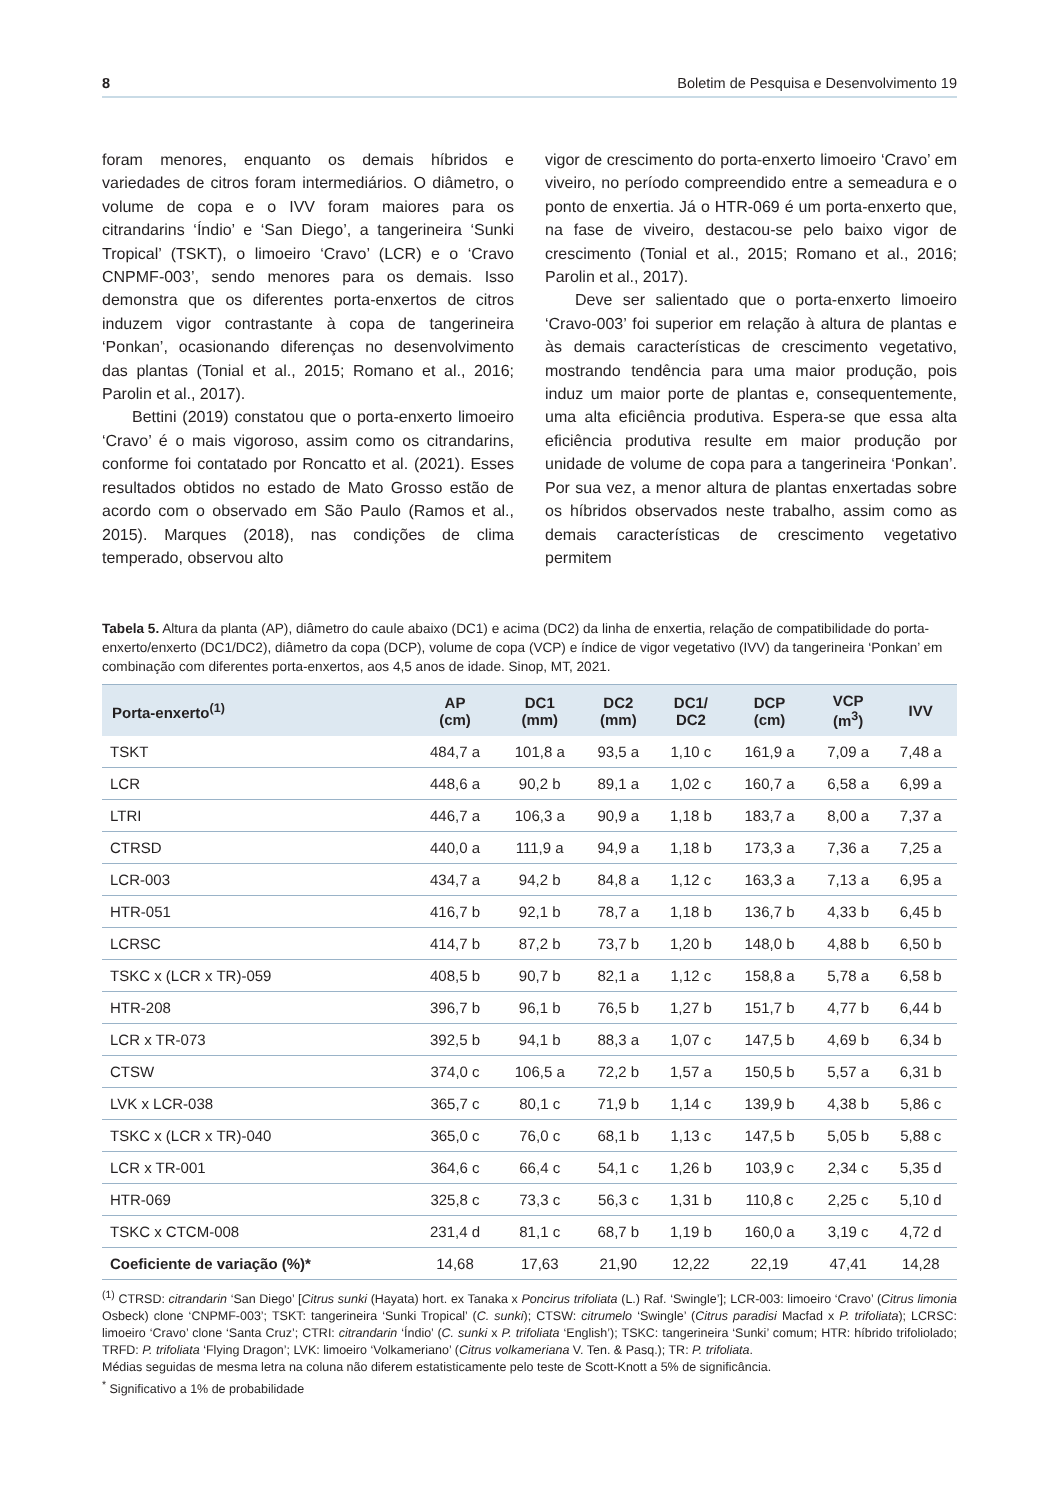8 Boletim de Pesquisa e Desenvolvimento 19
foram menores, enquanto os demais híbridos e variedades de citros foram intermediários. O diâmetro, o volume de copa e o IVV foram maiores para os citrandarins ‘Índio’ e ‘San Diego’, a tangerineira ‘Sunki Tropical’ (TSKT), o limoeiro ‘Cravo’ (LCR) e o ‘Cravo CNPMF-003’, sendo menores para os demais. Isso demonstra que os diferentes porta-enxertos de citros induzem vigor contrastante à copa de tangerineira ‘Ponkan’, ocasionando diferenças no desenvolvimento das plantas (Tonial et al., 2015; Romano et al., 2016; Parolin et al., 2017).
Bettini (2019) constatou que o porta-enxerto limoeiro ‘Cravo’ é o mais vigoroso, assim como os citrandarins, conforme foi contatado por Roncatto et al. (2021). Esses resultados obtidos no estado de Mato Grosso estão de acordo com o observado em São Paulo (Ramos et al., 2015). Marques (2018), nas condições de clima temperado, observou alto
vigor de crescimento do porta-enxerto limoeiro ‘Cravo’ em viveiro, no período compreendido entre a semeadura e o ponto de enxertia. Já o HTR-069 é um porta-enxerto que, na fase de viveiro, destacou-se pelo baixo vigor de crescimento (Tonial et al., 2015; Romano et al., 2016; Parolin et al., 2017).
Deve ser salientado que o porta-enxerto limoeiro ‘Cravo-003’ foi superior em relação à altura de plantas e às demais características de crescimento vegetativo, mostrando tendência para uma maior produção, pois induz um maior porte de plantas e, consequentemente, uma alta eficiência produtiva. Espera-se que essa alta eficiência produtiva resulte em maior produção por unidade de volume de copa para a tangerineira ‘Ponkan’. Por sua vez, a menor altura de plantas enxertadas sobre os híbridos observados neste trabalho, assim como as demais características de crescimento vegetativo permitem
Tabela 5. Altura da planta (AP), diâmetro do caule abaixo (DC1) e acima (DC2) da linha de enxertia, relação de compatibilidade do porta-enxerto/enxerto (DC1/DC2), diâmetro da copa (DCP), volume de copa (VCP) e índice de vigor vegetativo (IVV) da tangerineira ‘Ponkan’ em combinação com diferentes porta-enxertos, aos 4,5 anos de idade. Sinop, MT, 2021.
| Porta-enxerto<sup>(1)</sup> | AP (cm) | DC1 (mm) | DC2 (mm) | DC1/ DC2 | DCP (cm) | VCP (m<sup>3</sup>) | IVV |
| --- | --- | --- | --- | --- | --- | --- | --- |
| TSKT | 484,7 a | 101,8 a | 93,5 a | 1,10 c | 161,9 a | 7,09 a | 7,48 a |
| LCR | 448,6 a | 90,2 b | 89,1 a | 1,02 c | 160,7 a | 6,58 a | 6,99 a |
| LTRI | 446,7 a | 106,3 a | 90,9 a | 1,18 b | 183,7 a | 8,00 a | 7,37 a |
| CTRSD | 440,0 a | 111,9 a | 94,9 a | 1,18 b | 173,3 a | 7,36 a | 7,25 a |
| LCR-003 | 434,7 a | 94,2 b | 84,8 a | 1,12 c | 163,3 a | 7,13 a | 6,95 a |
| HTR-051 | 416,7 b | 92,1 b | 78,7 a | 1,18 b | 136,7 b | 4,33 b | 6,45 b |
| LCRSC | 414,7 b | 87,2 b | 73,7 b | 1,20 b | 148,0 b | 4,88 b | 6,50 b |
| TSKC x (LCR x TR)-059 | 408,5 b | 90,7 b | 82,1 a | 1,12 c | 158,8 a | 5,78 a | 6,58 b |
| HTR-208 | 396,7 b | 96,1 b | 76,5 b | 1,27 b | 151,7 b | 4,77 b | 6,44 b |
| LCR x TR-073 | 392,5 b | 94,1 b | 88,3 a | 1,07 c | 147,5 b | 4,69 b | 6,34 b |
| CTSW | 374,0 c | 106,5 a | 72,2 b | 1,57 a | 150,5 b | 5,57 a | 6,31 b |
| LVK x LCR-038 | 365,7 c | 80,1 c | 71,9 b | 1,14 c | 139,9 b | 4,38 b | 5,86 c |
| TSKC x (LCR x TR)-040 | 365,0 c | 76,0 c | 68,1 b | 1,13 c | 147,5 b | 5,05 b | 5,88 c |
| LCR x TR-001 | 364,6 c | 66,4 c | 54,1 c | 1,26 b | 103,9 c | 2,34 c | 5,35 d |
| HTR-069 | 325,8 c | 73,3 c | 56,3 c | 1,31 b | 110,8 c | 2,25 c | 5,10 d |
| TSKC x CTCM-008 | 231,4 d | 81,1 c | 68,7 b | 1,19 b | 160,0 a | 3,19 c | 4,72 d |
| Coeficiente de variação (%)* | 14,68 | 17,63 | 21,90 | 12,22 | 22,19 | 47,41 | 14,28 |
<sup>(1)</sup> CTRSD: citrandarin ‘San Diego’ [Citrus sunki (Hayata) hort. ex Tanaka x Poncirus trifoliata (L.) Raf. ‘Swingle’]; LCR-003: limoeiro ‘Cravo’ (Citrus limonia Osbeck) clone ‘CNPMF-003’; TSKT: tangerineira ‘Sunki Tropical’ (C. sunki); CTSW: citrumelo ‘Swingle’ (Citrus paradisi Macfad x P. trifoliata); LCRSC: limoeiro ‘Cravo’ clone ‘Santa Cruz’; CTRI: citrandarin ‘Índio’ (C. sunki x P. trifoliata ‘English’); TSKC: tangerineira ‘Sunki’ comum; HTR: híbrido trifoliolado; TRFD: P. trifoliata ‘Flying Dragon’; LVK: limoeiro ‘Volkameriano’ (Citrus volkameriana V. Ten. & Pasq.); TR: P. trifoliata.
Médias seguidas de mesma letra na coluna não diferem estatisticamente pelo teste de Scott-Knott a 5% de significância.
<sup>*</sup> Significativo a 1% de probabilidade